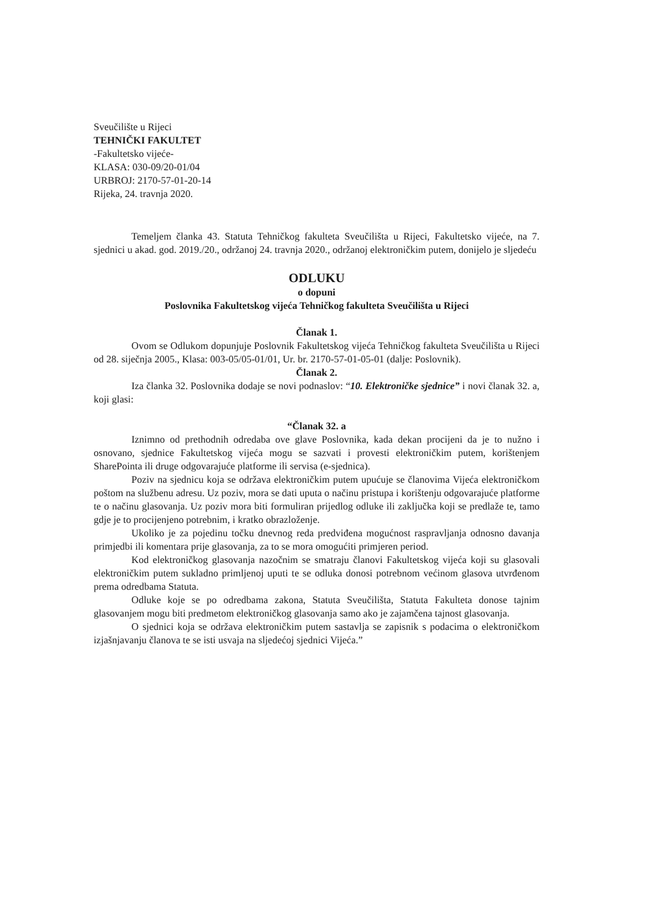Sveučilište u Rijeci
TEHNIČKI FAKULTET
-Fakultetsko vijeće-
KLASA: 030-09/20-01/04
URBROJ: 2170-57-01-20-14
Rijeka, 24. travnja 2020.
Temeljem članka 43. Statuta Tehničkog fakulteta Sveučilišta u Rijeci, Fakultetsko vijeće, na 7. sjednici u akad. god. 2019./20., održanoj 24. travnja 2020., održanoj elektroničkim putem, donijelo je sljedeću
ODLUKU
o dopuni
Poslovnika Fakultetskog vijeća Tehničkog fakulteta Sveučilišta u Rijeci
Članak 1.
Ovom se Odlukom dopunjuje Poslovnik Fakultetskog vijeća Tehničkog fakulteta Sveučilišta u Rijeci od 28. siječnja 2005., Klasa: 003-05/05-01/01, Ur. br. 2170-57-01-05-01 (dalje: Poslovnik).
Članak 2.
Iza članka 32. Poslovnika dodaje se novi podnaslov: “10. Elektroničke sjednice” i novi članak 32. a, koji glasi:
“Članak 32. a
Iznimno od prethodnih odredaba ove glave Poslovnika, kada dekan procijeni da je to nužno i osnovano, sjednice Fakultetskog vijeća mogu se sazvati i provesti elektroničkim putem, korištenjem SharePointa ili druge odgovarajuće platforme ili servisa (e-sjednica).
Poziv na sjednicu koja se održava elektroničkim putem upućuje se članovima Vijeća elektroničkom poštom na službenu adresu. Uz poziv, mora se dati uputa o načinu pristupa i korištenju odgovarajuće platforme te o načinu glasovanja. Uz poziv mora biti formuliran prijedlog odluke ili zaključka koji se predlaže te, tamo gdje je to procijenjeno potrebnim, i kratko obrazloženje.
Ukoliko je za pojedinu točku dnevnog reda predviđena mogućnost raspravljanja odnosno davanja primjedbi ili komentara prije glasovanja, za to se mora omogućiti primjeren period.
Kod elektroničkog glasovanja nazočnim se smatraju članovi Fakultetskog vijeća koji su glasovali elektroničkim putem sukladno primljenoj uputi te se odluka donosi potrebnom većinom glasova utvrđenom prema odredbama Statuta.
Odluke koje se po odredbama zakona, Statuta Sveučilišta, Statuta Fakulteta donose tajnim glasovanjem mogu biti predmetom elektroničkog glasovanja samo ako je zajamčena tajnost glasovanja.
O sjednici koja se održava elektroničkim putem sastavlja se zapisnik s podacima o elektroničkom izjašnjavanju članova te se isti usvaja na sljedećoj sjednici Vijeća.”